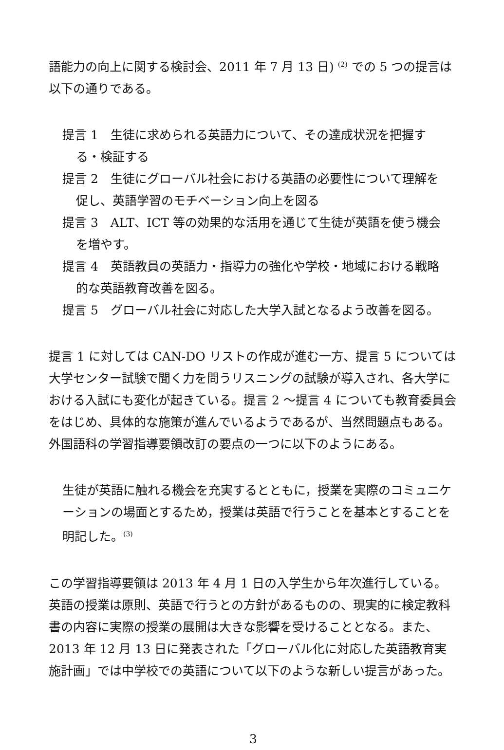語能力の向上に関する検討会、2011 年 7 月 13 日) <sup>(2)</sup> での 5 つの提言は以下の通りである。
提言 1　生徒に求められる英語力について、その達成状況を把握す
る・検証する
提言 2　生徒にグローバル社会における英語の必要性について理解を
促し、英語学習のモチベーション向上を図る
提言 3　ALT、ICT 等の効果的な活用を通じて生徒が英語を使う機会
を増やす。
提言 4　英語教員の英語力・指導力の強化や学校・地域における戦略
的な英語教育改善を図る。
提言 5　グローバル社会に対応した大学入試となるよう改善を図る。
提言 1 に対しては CAN-DO リストの作成が進む一方、提言 5 については大学センター試験で聞く力を問うリスニングの試験が導入され、各大学における入試にも変化が起きている。提言 2 〜提言 4 についても教育委員会をはじめ、具体的な施策が進んでいるようであるが、当然問題点もある。外国語科の学習指導要領改訂の要点の一つに以下のようにある。
生徒が英語に触れる機会を充実するとともに，授業を実際のコミュニケーションの場面とするため，授業は英語で行うことを基本とすることを明記した。<sup>(3)</sup>
この学習指導要領は 2013 年 4 月 1 日の入学生から年次進行している。英語の授業は原則、英語で行うとの方針があるものの、現実的に検定教科書の内容に実際の授業の展開は大きな影響を受けることとなる。また、2013 年 12 月 13 日に発表された「グローバル化に対応した英語教育実施計画」では中学校での英語について以下のような新しい提言があった。
3